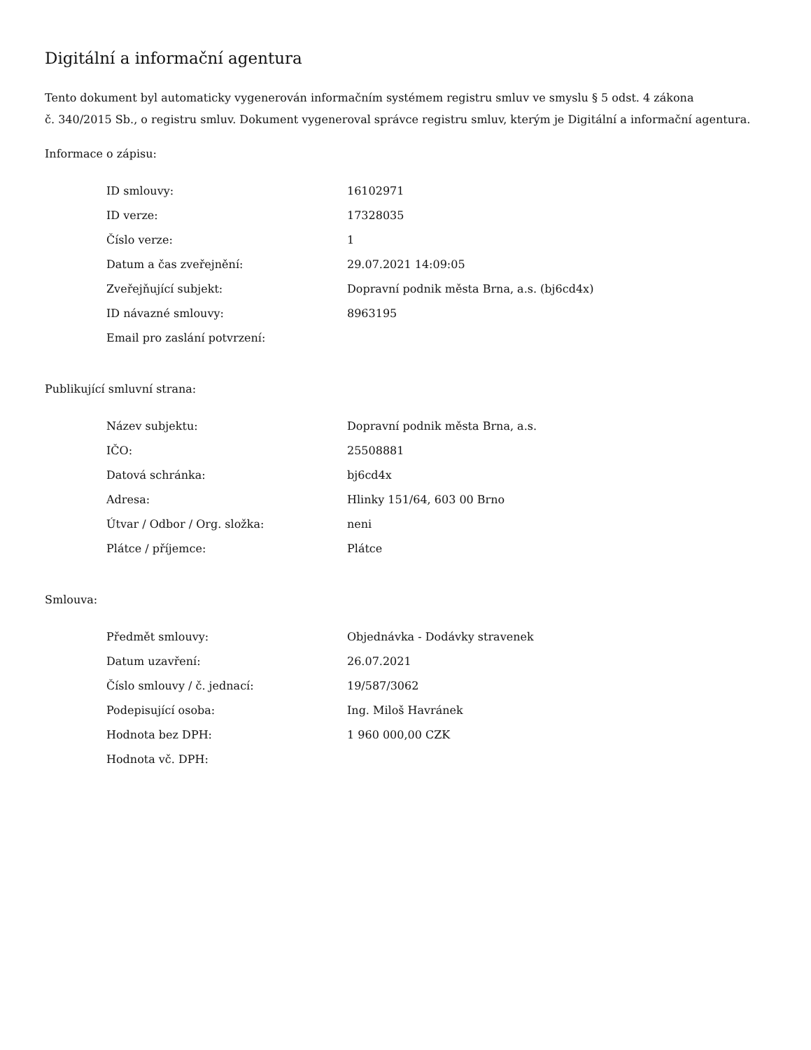Digitální a informační agentura
Tento dokument byl automaticky vygenerován informačním systémem registru smluv ve smyslu § 5 odst. 4 zákona
č. 340/2015 Sb., o registru smluv. Dokument vygeneroval správce registru smluv, kterým je Digitální a informační agentura.
Informace o zápisu:
| ID smlouvy: | 16102971 |
| ID verze: | 17328035 |
| Číslo verze: | 1 |
| Datum a čas zveřejnění: | 29.07.2021 14:09:05 |
| Zveřejňující subjekt: | Dopravní podnik města Brna, a.s. (bj6cd4x) |
| ID návazné smlouvy: | 8963195 |
| Email pro zaslání potvrzení: | |
Publikující smluvní strana:
| Název subjektu: | Dopravní podnik města Brna, a.s. |
| IČO: | 25508881 |
| Datová schránka: | bj6cd4x |
| Adresa: | Hlinky 151/64, 603 00 Brno |
| Útvar / Odbor / Org. složka: | neni |
| Plátce / příjemce: | Plátce |
Smlouva:
| Předmět smlouvy: | Objednávka - Dodávky stravenek |
| Datum uzavření: | 26.07.2021 |
| Číslo smlouvy / č. jednací: | 19/587/3062 |
| Podepisující osoba: | Ing. Miloš Havránek |
| Hodnota bez DPH: | 1 960 000,00 CZK |
| Hodnota vč. DPH: | |